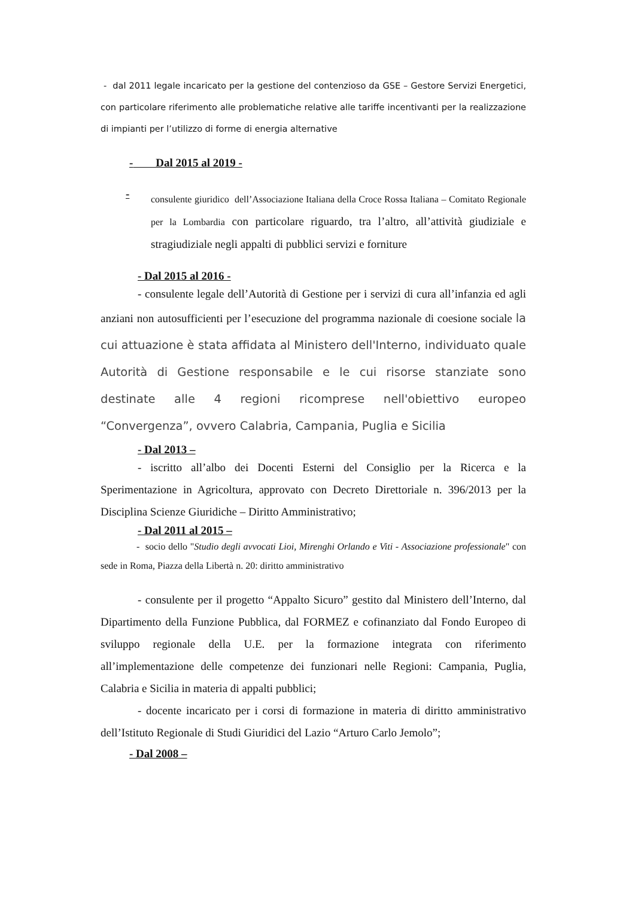- dal 2011 legale incaricato per la gestione del contenzioso da GSE – Gestore Servizi Energetici, con particolare riferimento alle problematiche relative alle tariffe incentivanti per la realizzazione di impianti per l’utilizzo di forme di energia alternative
- Dal 2015 al 2019 -
-
consulente giuridico dell’Associazione Italiana della Croce Rossa Italiana – Comitato Regionale per la Lombardia con particolare riguardo, tra l’altro, all’attività giudiziale e stragiudiziale negli appalti di pubblici servizi e forniture
- Dal 2015 al 2016 -
- consulente legale dell’Autorità di Gestione per i servizi di cura all’infanzia ed agli anziani non autosufficienti per l’esecuzione del programma nazionale di coesione sociale la cui attuazione è stata affidata al Ministero dell'Interno, individuato quale Autorità di Gestione responsabile e le cui risorse stanziate sono destinate alle 4 regioni ricomprese nell'obiettivo europeo “Convergenza”, ovvero Calabria, Campania, Puglia e Sicilia
- Dal 2013 –
- iscritto all’albo dei Docenti Esterni del Consiglio per la Ricerca e la Sperimentazione in Agricoltura, approvato con Decreto Direttoriale n. 396/2013 per la Disciplina Scienze Giuridiche – Diritto Amministrativo;
- Dal 2011 al 2015 –
- socio dello "Studio degli avvocati Lioi, Mirenghi Orlando e Viti - Associazione professionale" con sede in Roma, Piazza della Libertà n. 20: diritto amministrativo
- consulente per il progetto “Appalto Sicuro” gestito dal Ministero dell’Interno, dal Dipartimento della Funzione Pubblica, dal FORMEZ e cofinanziato dal Fondo Europeo di sviluppo regionale della U.E. per la formazione integrata con riferimento all’implementazione delle competenze dei funzionari nelle Regioni: Campania, Puglia, Calabria e Sicilia in materia di appalti pubblici;
- docente incaricato per i corsi di formazione in materia di diritto amministrativo dell’Istituto Regionale di Studi Giuridici del Lazio “Arturo Carlo Jemolo”;
- Dal 2008 –